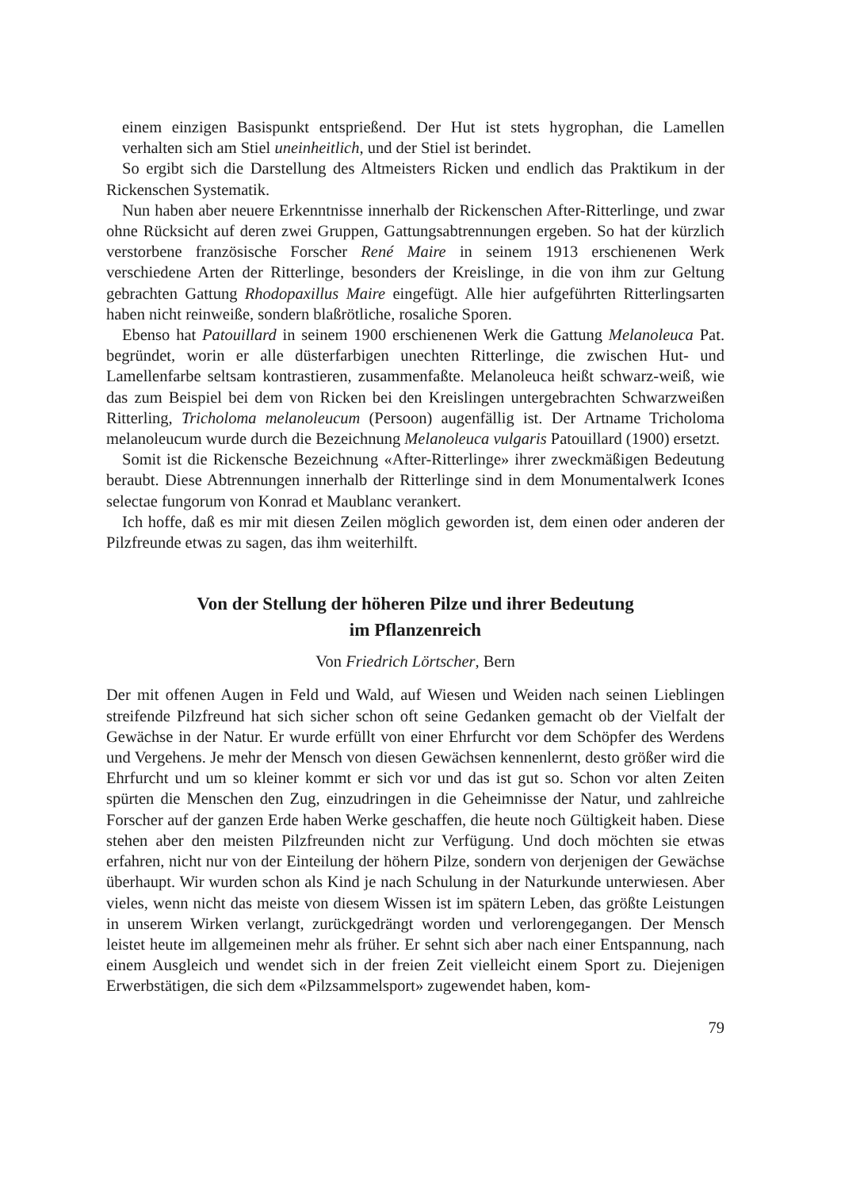einem einzigen Basispunkt entsprießend. Der Hut ist stets hygrophan, die Lamellen verhalten sich am Stiel uneinheitlich, und der Stiel ist berindet.
So ergibt sich die Darstellung des Altmeisters Ricken und endlich das Praktikum in der Rickenschen Systematik.
Nun haben aber neuere Erkenntnisse innerhalb der Rickenschen After-Ritterlinge, und zwar ohne Rücksicht auf deren zwei Gruppen, Gattungsabtrennungen ergeben. So hat der kürzlich verstorbene französische Forscher René Maire in seinem 1913 erschienenen Werk verschiedene Arten der Ritterlinge, besonders der Kreislinge, in die von ihm zur Geltung gebrachten Gattung Rhodopaxillus Maire eingefügt. Alle hier aufgeführten Ritterlingsarten haben nicht reinweiße, sondern blaßrötliche, rosaliche Sporen.
Ebenso hat Patouillard in seinem 1900 erschienenen Werk die Gattung Melanoleuca Pat. begründet, worin er alle düsterfarbigen unechten Ritterlinge, die zwischen Hut- und Lamellenfarbe seltsam kontrastieren, zusammenfaßte. Melanoleuca heißt schwarz-weiß, wie das zum Beispiel bei dem von Ricken bei den Kreislingen untergebrachten Schwarzweißen Ritterling, Tricholoma melanoleucum (Persoon) augenfällig ist. Der Artname Tricholoma melanoleucum wurde durch die Bezeichnung Melanoleuca vulgaris Patouillard (1900) ersetzt.
Somit ist die Rickensche Bezeichnung «After-Ritterlinge» ihrer zweckmäßigen Bedeutung beraubt. Diese Abtrennungen innerhalb der Ritterlinge sind in dem Monumentalwerk Icones selectae fungorum von Konrad et Maublanc verankert.
Ich hoffe, daß es mir mit diesen Zeilen möglich geworden ist, dem einen oder anderen der Pilzfreunde etwas zu sagen, das ihm weiterhilft.
Von der Stellung der höheren Pilze und ihrer Bedeutung
im Pflanzenreich
Von Friedrich Lörtscher, Bern
Der mit offenen Augen in Feld und Wald, auf Wiesen und Weiden nach seinen Lieblingen streifende Pilzfreund hat sich sicher schon oft seine Gedanken gemacht ob der Vielfalt der Gewächse in der Natur. Er wurde erfüllt von einer Ehrfurcht vor dem Schöpfer des Werdens und Vergehens. Je mehr der Mensch von diesen Gewächsen kennenlernt, desto größer wird die Ehrfurcht und um so kleiner kommt er sich vor und das ist gut so. Schon vor alten Zeiten spürten die Menschen den Zug, einzudringen in die Geheimnisse der Natur, und zahlreiche Forscher auf der ganzen Erde haben Werke geschaffen, die heute noch Gültigkeit haben. Diese stehen aber den meisten Pilzfreunden nicht zur Verfügung. Und doch möchten sie etwas erfahren, nicht nur von der Einteilung der höhern Pilze, sondern von derjenigen der Gewächse überhaupt. Wir wurden schon als Kind je nach Schulung in der Naturkunde unterwiesen. Aber vieles, wenn nicht das meiste von diesem Wissen ist im spätern Leben, das größte Leistungen in unserem Wirken verlangt, zurückgedrängt worden und verlorengegangen. Der Mensch leistet heute im allgemeinen mehr als früher. Er sehnt sich aber nach einer Entspannung, nach einem Ausgleich und wendet sich in der freien Zeit vielleicht einem Sport zu. Diejenigen Erwerbstätigen, die sich dem «Pilzsammelsport» zugewendet haben, kom-
79